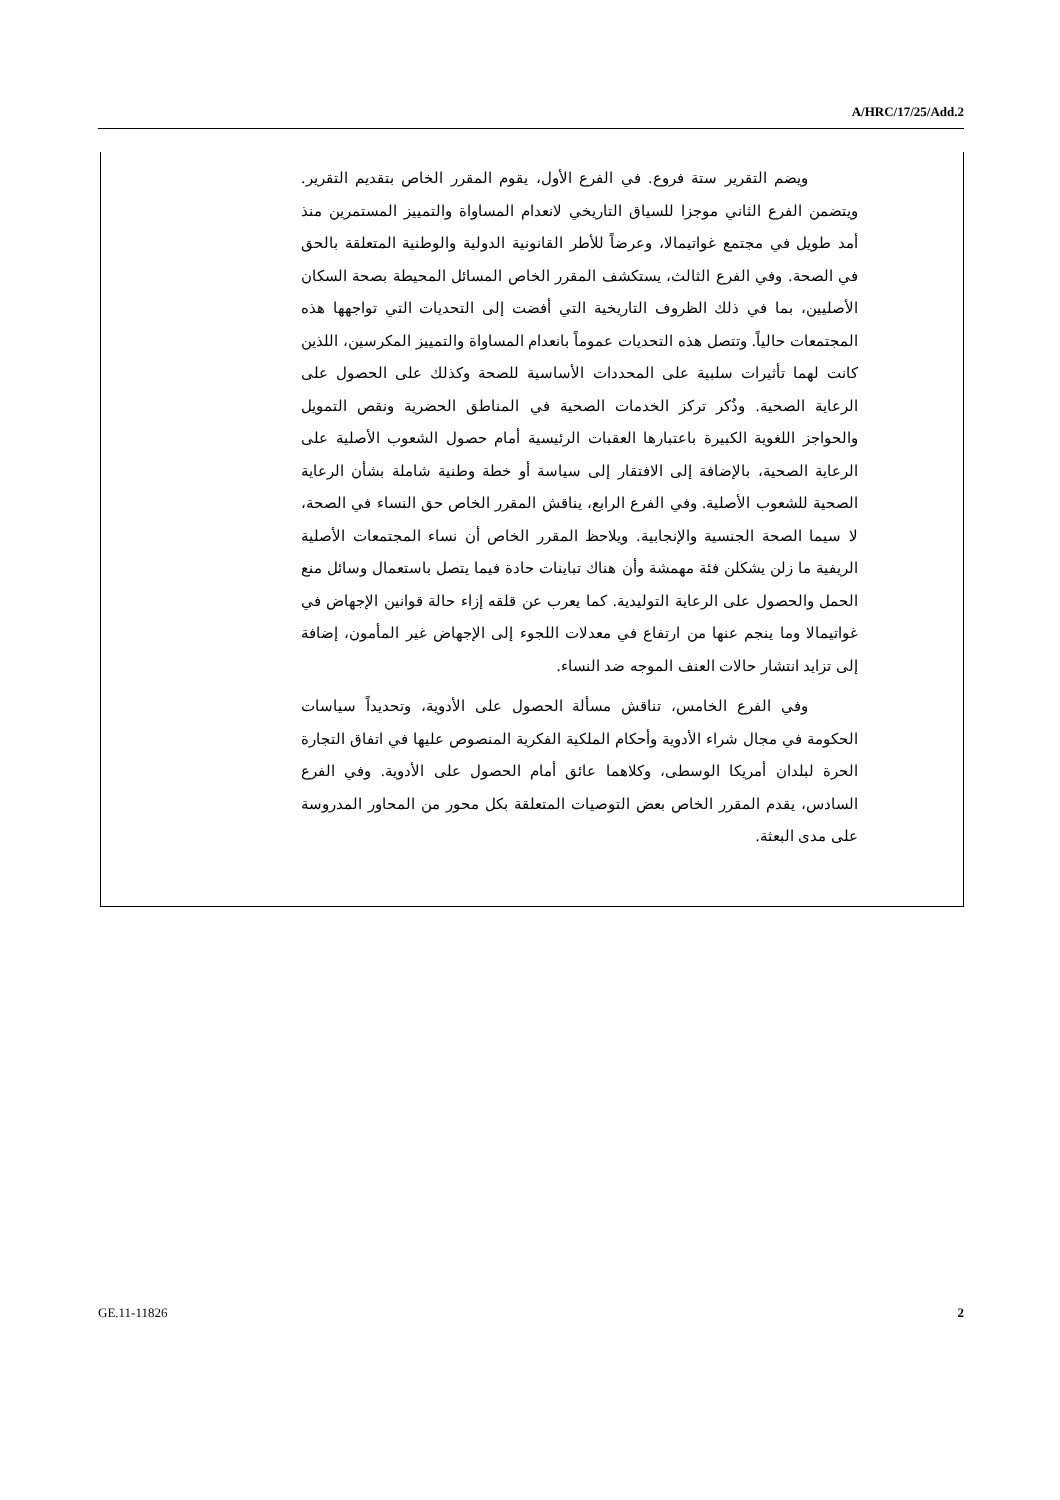A/HRC/17/25/Add.2
ويضم التقرير ستة فروع. في الفرع الأول، يقوم المقرر الخاص بتقديم التقرير. ويتضمن الفرع الثاني موجزا للسياق التاريخي لانعدام المساواة والتمييز المستمرين منذ أمد طويل في مجتمع غواتيمالا، وعرضاً للأطر القانونية الدولية والوطنية المتعلقة بالحق في الصحة. وفي الفرع الثالث، يستكشف المقرر الخاص المسائل المحيطة بصحة السكان الأصليين، بما في ذلك الظروف التاريخية التي أفضت إلى التحديات التي تواجهها هذه المجتمعات حالياً. وتتصل هذه التحديات عموماً بانعدام المساواة والتمييز المكرسين، اللذين كانت لهما تأثيرات سلبية على المحددات الأساسية للصحة وكذلك على الحصول على الرعاية الصحية. وذُكر تركز الخدمات الصحية في المناطق الحضرية ونقص التمويل والحواجز اللغوية الكبيرة باعتبارها العقبات الرئيسية أمام حصول الشعوب الأصلية على الرعاية الصحية، بالإضافة إلى الافتقار إلى سياسة أو خطة وطنية شاملة بشأن الرعاية الصحية للشعوب الأصلية. وفي الفرع الرابع، يناقش المقرر الخاص حق النساء في الصحة، لا سيما الصحة الجنسية والإنجابية. ويلاحظ المقرر الخاص أن نساء المجتمعات الأصلية الريفية ما زلن يشكلن فئة مهمشة وأن هناك تباينات حادة فيما يتصل باستعمال وسائل منع الحمل والحصول على الرعاية التوليدية. كما يعرب عن قلقه إزاء حالة قوانين الإجهاض في غواتيمالا وما ينجم عنها من ارتفاع في معدلات اللجوء إلى الإجهاض غير المأمون، إضافة إلى تزايد انتشار حالات العنف الموجه ضد النساء.
وفي الفرع الخامس، تناقش مسألة الحصول على الأدوية، وتحديداً سياسات الحكومة في مجال شراء الأدوية وأحكام الملكية الفكرية المنصوص عليها في اتفاق التجارة الحرة لبلدان أمريكا الوسطى، وكلاهما عائق أمام الحصول على الأدوية. وفي الفرع السادس، يقدم المقرر الخاص بعض التوصيات المتعلقة بكل محور من المحاور المدروسة على مدى البعثة.
GE.11-11826 2